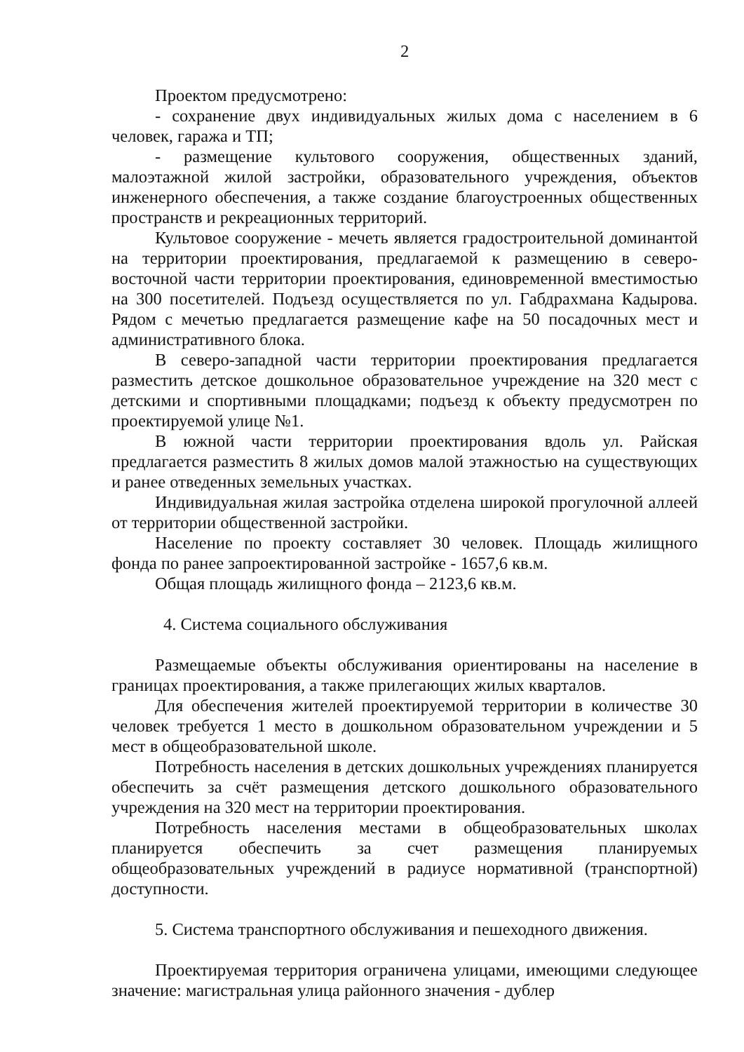2
Проектом предусмотрено:
- сохранение двух индивидуальных жилых дома с населением в 6 человек, гаража и ТП;
- размещение культового сооружения, общественных зданий, малоэтажной жилой застройки, образовательного учреждения, объектов инженерного обеспечения, а также создание благоустроенных общественных пространств и рекреационных территорий.
Культовое сооружение - мечеть является градостроительной доминантой на территории проектирования, предлагаемой к размещению в северо-восточной части территории проектирования, единовременной вместимостью на 300 посетителей. Подъезд осуществляется по ул. Габдрахмана Кадырова. Рядом с мечетью предлагается размещение кафе на 50 посадочных мест и административного блока.
В северо-западной части территории проектирования предлагается разместить детское дошкольное образовательное учреждение на 320 мест с детскими и спортивными площадками; подъезд к объекту предусмотрен по проектируемой улице №1.
В южной части территории проектирования вдоль ул. Райская предлагается разместить 8 жилых домов малой этажностью на существующих и ранее отведенных земельных участках.
Индивидуальная жилая застройка отделена широкой прогулочной аллеей от территории общественной застройки.
Население по проекту составляет 30 человек. Площадь жилищного фонда по ранее запроектированной застройке - 1657,6 кв.м.
Общая площадь жилищного фонда – 2123,6 кв.м.
4. Система социального обслуживания
Размещаемые объекты обслуживания ориентированы на население в границах проектирования, а также прилегающих жилых кварталов.
Для обеспечения жителей проектируемой территории в количестве 30 человек требуется 1 место в дошкольном образовательном учреждении и 5 мест в общеобразовательной школе.
Потребность населения в детских дошкольных учреждениях планируется обеспечить за счёт размещения детского дошкольного образовательного учреждения на 320 мест на территории проектирования.
Потребность населения местами в общеобразовательных школах планируется обеспечить за счет размещения планируемых общеобразовательных учреждений в радиусе нормативной (транспортной) доступности.
5. Система транспортного обслуживания и пешеходного движения.
Проектируемая территория ограничена улицами, имеющими следующее значение: магистральная улица районного значения - дублер